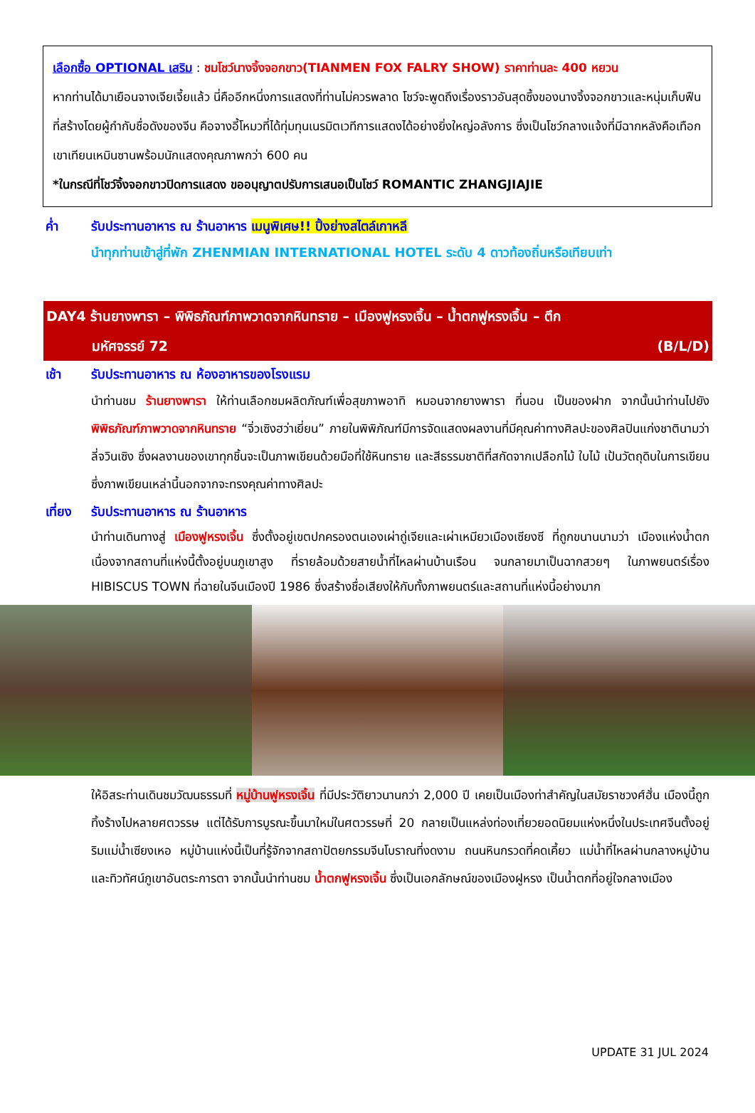เลือกซื้อ OPTIONAL เสริม : ชมโชว์นางจิ้งจอกขาว(TIANMEN FOX FALRY SHOW) ราคาท่านละ 400 หยวน
หากท่านได้มาเยือนจางเจียเจี้ยแล้ว นี่คืออีกหนึ่งการแสดงที่ท่านไม่ควรพลาด โชว์จะพูดถึงเรื่องราวอันสุดซึ้งของนางจิ้งจอกขาวและหนุ่มเก็บฟืนที่สร้างโดยผู้กำกับชื่อดังของจีน คือจางอี้โหมวที่ได้ทุ่มทุนเนรมิตเวทีการแสดงได้อย่างยิ่งใหญ่อลังการ ซึ่งเป็นโชว์กลางแจ้งที่มีฉากหลังคือเทือกเขาเทียนเหมินซานพร้อมนักแสดงคุณภาพกว่า 600 คน
*ในกรณีที่โชว์จิ้งจอกขาวปิดการแสดง ขออนุญาตปรับการเสนอเป็นโชว์ ROMANTIC ZHANGJIAJIE
ค่ำ รับประทานอาหาร ณ ร้านอาหาร เมนูพิเศษ!! ปิ้งย่างสไตล์เกาหลี
นำทุกท่านเข้าสู่ที่พัก ZHENMIAN INTERNATIONAL HOTEL ระดับ 4 ดาวท้องถิ่นหรือเทียบเท่า
DAY4 ร้านยางพารา – พิพิธภัณฑ์ภาพวาดจากหินทราย – เมืองฟูหรงเจิ้น – น้ำตกฟูหรงเจิ้น – ตึก
มหัศจรรย์ 72 (B/L/D)
เช้า รับประทานอาหาร ณ ห้องอาหารของโรงแรม
นำท่านชม ร้านยางพารา ให้ท่านเลือกชมผลิตภัณฑ์เพื่อสุขภาพอาทิ หมอนจากยางพารา ที่นอน เป็นของฝาก จากนั้นนำท่านไปยัง พิพิธภัณฑ์ภาพวาดจากหินทราย “จิ่วเซิงฮว่าเยี่ยน” ภายในพิพิภัณฑ์มีการจัดแสดงผลงานที่มีคุณค่าทางศิลปะของศิลปินแก่งชาตินามว่า ลี่จวินเซิง ซึ่งผลงานของเขาทุกชิ้นจะเป็นภาพเขียนด้วยมือที่ใช้หินทราย และสีธรรมชาติที่สกัดจากเปลือกไม้ ใบไม้ เป้นวัตถุดิบในการเขียน ซึ่งภาพเขียนเหล่านี้นอกจากจะทรงคุณค่าทางศิลปะ
เที่ยง
รับประทานอาหาร ณ ร้านอาหาร
นำท่านเดินทางสู่ เมืองฟูหรงเจิ้น ซึ่งตั้งอยู่เขตปกครองตนเองเผ่าถู่เจียและเผ่าเหมียวเมืองเซียงซี ที่ถูกขนานนามว่า เมืองแห่งน้ำตก เนื่องจากสถานที่แห่งนี้ตั้งอยู่บนภูเขาสูง ที่รายล้อมด้วยสายน้ำที่ไหลผ่านบ้านเรือน จนกลายมาเป็นฉากสวยๆ ในภาพยนตร์เรื่อง HIBISCUS TOWN ที่ฉายในจีนเมืองปี 1986 ซึ่งสร้างชื่อเสียงให้กับทั้งภาพยนตร์และสถานที่แห่งนี้อย่างมาก
ให้อิสระท่านเดินชมวัฒนธรรมที่ หมู่บ้านฟูหรงเจิ้น ที่มีประวัติยาวนานกว่า 2,000 ปี เคยเป็นเมืองท่าสำคัญในสมัยราชวงศ์ฮั่น เมืองนี้ถูกทิ้งร้างไปหลายศตวรรษ แต่ได้รับการบูรณะขึ้นมาใหม่ในศตวรรษที่ 20 กลายเป็นแหล่งท่องเที่ยวยอดนิยมแห่งหนึ่งในประเทศจีนตั้งอยู่ริมแม่น้ำเซียงเหอ หมู่บ้านแห่งนี้เป็นที่รู้จักจากสถาปัตยกรรมจีนโบราณที่งดงาม ถนนหินกรวดที่คดเคี้ยว แม่น้ำที่ไหลผ่านกลางหมู่บ้าน และทิวทัศน์ภูเขาอันตระการตา จากนั้นนำท่านชม น้ำตกฟูหรงเจิ้น ซึ่งเป็นเอกลักษณ์ของเมืองฝูหรง เป็นน้ำตกที่อยู่ใจกลางเมือง
UPDATE 31 JUL 2024